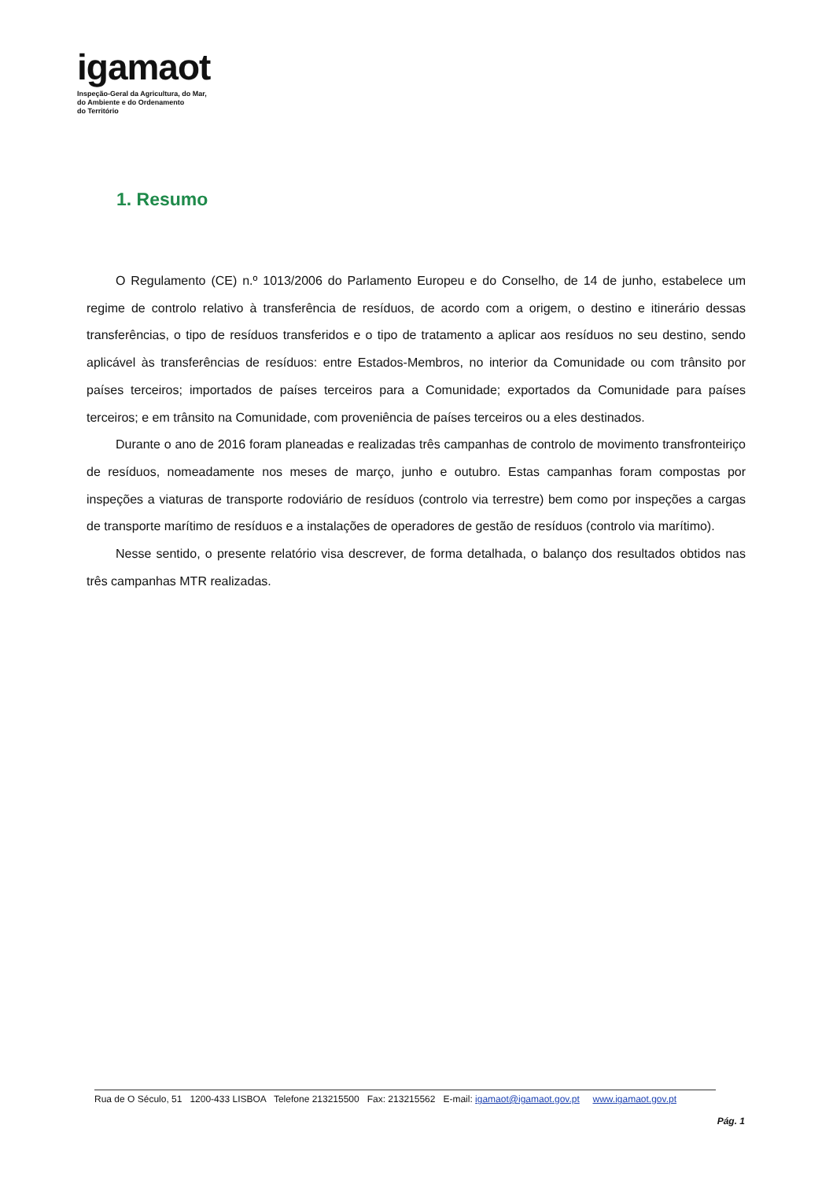igamaot
Inspeção-Geral da Agricultura, do Mar,
do Ambiente e do Ordenamento
do Território
1. Resumo
O Regulamento (CE) n.º 1013/2006 do Parlamento Europeu e do Conselho, de 14 de junho, estabelece um regime de controlo relativo à transferência de resíduos, de acordo com a origem, o destino e itinerário dessas transferências, o tipo de resíduos transferidos e o tipo de tratamento a aplicar aos resíduos no seu destino, sendo aplicável às transferências de resíduos: entre Estados-Membros, no interior da Comunidade ou com trânsito por países terceiros; importados de países terceiros para a Comunidade; exportados da Comunidade para países terceiros; e em trânsito na Comunidade, com proveniência de países terceiros ou a eles destinados.
Durante o ano de 2016 foram planeadas e realizadas três campanhas de controlo de movimento transfronteiriço de resíduos, nomeadamente nos meses de março, junho e outubro. Estas campanhas foram compostas por inspeções a viaturas de transporte rodoviário de resíduos (controlo via terrestre) bem como por inspeções a cargas de transporte marítimo de resíduos e a instalações de operadores de gestão de resíduos (controlo via marítimo).
Nesse sentido, o presente relatório visa descrever, de forma detalhada, o balanço dos resultados obtidos nas três campanhas MTR realizadas.
Rua de O Século, 51 1200-433 LISBOA Telefone 213215500 Fax: 213215562 E-mail: igamaot@igamaot.gov.pt www.igamaot.gov.pt
Pág. 1